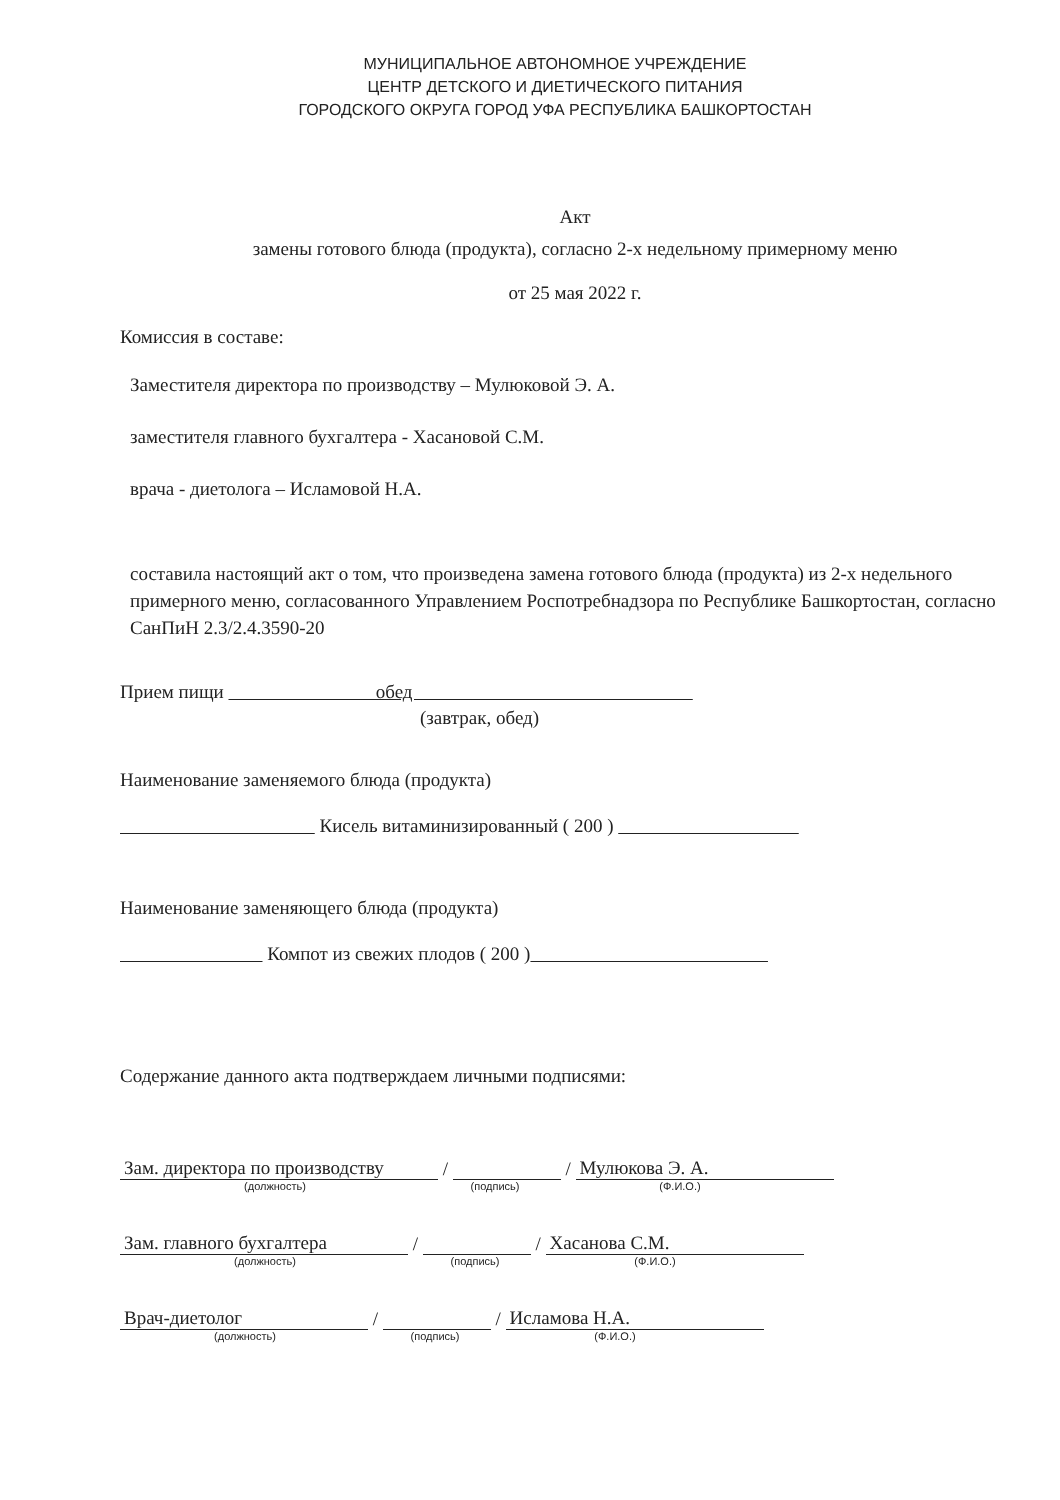МУНИЦИПАЛЬНОЕ АВТОНОМНОЕ УЧРЕЖДЕНИЕ
ЦЕНТР ДЕТСКОГО И ДИЕТИЧЕСКОГО ПИТАНИЯ
ГОРОДСКОГО ОКРУГА ГОРОД УФА РЕСПУБЛИКА БАШКОРТОСТАН
Акт
замены готового блюда (продукта), согласно 2-х недельному примерному меню
от 25 мая 2022 г.
Комиссия в составе:
Заместителя директора по производству – Мулюковой Э. А.
заместителя главного бухгалтера - Хасановой С.М.
врача - диетолога – Исламовой Н.А.
составила настоящий акт о том, что произведена замена готового блюда (продукта) из 2-х недельного примерного меню, согласованного Управлением Роспотребнадзора по Республике Башкортостан, согласно СанПиН 2.3/2.4.3590-20
Прием пищи обед
(завтрак, обед)
Наименование заменяемого блюда (продукта)
Кисель витаминизированный ( 200 )
Наименование заменяющего блюда (продукта)
Компот из свежих плодов ( 200 )
Содержание данного акта подтверждаем личными подписями:
Зам. директора по производству
/
/
Мулюкова Э. А.
(должность) (подпись) (Ф.И.О.)
Зам. главного бухгалтера
/
/
Хасанова С.М.
(должность) (подпись) (Ф.И.О.)
Врач-диетолог
/
/
Исламова Н.А.
(должность) (подпись) (Ф.И.О.)